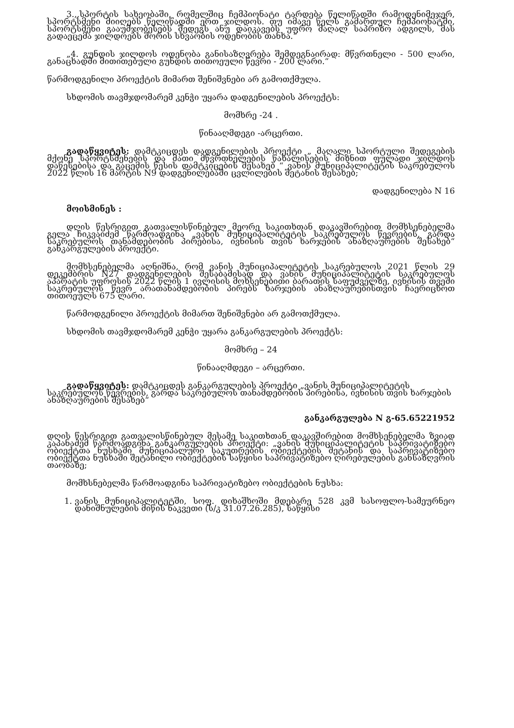3.,,სპორტის სახეობაში, რომელშიც ჩემპიონატი ტარდება წელიწადში რამოდენიმეჯერ, სპორტსმენი მიიღებს წელიწადში ერთ ჯილდოს. თუ იმავე წელს გამართულ ჩემპიონატში, სპორტსმენი გააუმჯობესებს შედეგს ანუ დაიკავებს უფრო მაღალ საპრიზო ადგილს, მას გადაეცემა ჯილდოებს შორის სხვაობის ოდენობის თანხა.“
„4. გუნდის ჯილდოს ოდენობა განისაზღვრება შემდეგნაირად: მწვრთნელი - 500 ლარი, განაცხადში მითითებული გუნდის თითოეული წევრი - 200 ლარი.“
წარმოდგენილი პროექტის მიმართ შენიშვნები არ გამოთქმულა.
სხდომის თავმჯდომარემ კენჭი უყარა დადგენილების პროექტს:
მომხრე -24 .
წინააღმდეგი -არცერთი.
გადაწყვიტეს: დამტკიცდეს დადგენილების პროექტი „ მაღალი სპორტული შედეგების მქონე სპორტსმენების და მათი მწვრთნელების წახალისების მიზნით ფულადი ჯილდოს დაწესებისა და გაცემის წესის დამტკიცების შესახებ “ ვანის მუნიციპალიტეტის საკრებულოს 2022 წლის 16 მარტის N9 დადგენილებაში ცვლილების შეტანის შესახებ;
დადგენილება N 16
მოისმინეს :
დღის წესრიგით გათვალისწინებულ მეორე საკითხთან დაკავშირებით მომხსენებელმა გელა ჩიკვაიძემ წარმოადგინა „ვანის მუნიციპალიტეტის საკრებულოს წევრების, გარდა საკრებულოს თანამდებობის პირებისა, ივნისის თვის ხარჯების ანაზღაურების შესახებ“ განკარგულების პროექტი.
მომხსენებელმა აღნიშნა, რომ ვანის მუნიციპალიტეტის საკრებულოს 2021 წლის 29 დეკემბრის N27 დადგენილების შესაბამისად და ვანის მუნიციპალიტეტის საკრებულოს აპარატის უფროსის 2022 წლის 1 ივლისის მოხსენებითი ბარათის საფუძველზე, ივნისის თვეში საკრებულოს წევრ არათანამდებობის პირებს ხარჯების ანაზღაურებისთვის ჩაერიცხოთ თითოეულს 675 ლარი.
წარმოდგენილი პროექტის მიმართ შენიშვნები არ გამოთქმულა.
სხდომის თავმჯდომარემ კენჭი უყარა განკარგულების პროექტს:
მომხრე – 24
წინააღმდეგი – არცერთი.
გადაწყვიტეს: დამტკიცდეს განკარგულების პროექტი „ვანის მუნიციპალიტეტის საკრებულოს წევრების, გარდა საკრებულოს თანამდებობის პირებისა, ივნისის თვის ხარჯების ანაზღაურების შესახებ“
განკარგულება N გ-65.65221952
დღის წესრიგით გათვალისწინებულ მესამე საკითხთან დაკავშირებით მომხსენებელმა ზვიად კაპანაძემ წარმოადგინა განკარგულების პროექტი: „ვანის მუნიციპალიტეტის საპრივატიზებო ობიექტთა ნუსხაში მუნიციპალური საკუთრების ობიექტების შეტანის და საპრივატიზებო ობიექტთა ნუსხაში შეტანილი ობიექტების საწყისი საპრივატიზებო ღირებულების განსაზღვრის თაობაზე;
მომხსნებელმა წარმოადგინა საპრივატიზებო ობიექტების ნუსხა:
1. ვანის მუნიციპალიტეტში, სოფ. დიხაშხოში მდებარე 528 კვმ სასოფლო-სამეურნეო დანიშნულების მიწის ნაკვეთი (ს/კ 31.07.26.285), საწყისი